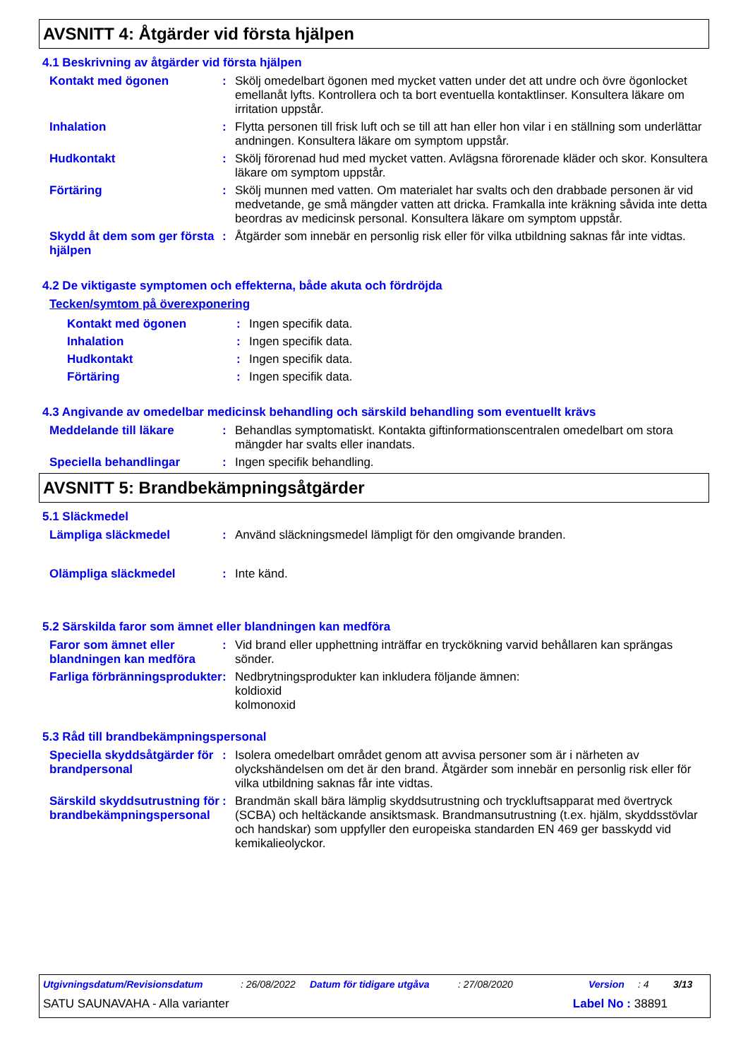AVSNITT 4: Åtgärder vid första hjälpen
4.1 Beskrivning av åtgärder vid första hjälpen
Kontakt med ögonen : Skölj omedelbart ögonen med mycket vatten under det att undre och övre ögonlocket emellanåt lyfts. Kontrollera och ta bort eventuella kontaktlinser. Konsultera läkare om irritation uppstår.
Inhalation : Flytta personen till frisk luft och se till att han eller hon vilar i en ställning som underlättar andningen. Konsultera läkare om symptom uppstår.
Hudkontakt : Skölj förorenad hud med mycket vatten. Avlägsna förorenade kläder och skor. Konsultera läkare om symptom uppstår.
Förtäring : Skölj munnen med vatten. Om materialet har svalts och den drabbade personen är vid medvetande, ge små mängder vatten att dricka. Framkalla inte kräkning såvida inte detta beordras av medicinsk personal. Konsultera läkare om symptom uppstår.
Skydd åt dem som ger första hjälpen
: Åtgärder som innebär en personlig risk eller för vilka utbildning saknas får inte vidtas.
4.2 De viktigaste symptomen och effekterna, både akuta och fördröjda
Tecken/symtom på överexponering
Kontakt med ögonen : Ingen specifik data.
Inhalation : Ingen specifik data.
Hudkontakt : Ingen specifik data.
Förtäring : Ingen specifik data.
4.3 Angivande av omedelbar medicinsk behandling och särskild behandling som eventuellt krävs
Meddelande till läkare : Behandlas symptomatiskt. Kontakta giftinformationscentralen omedelbart om stora mängder har svalts eller inandats.
Speciella behandlingar : Ingen specifik behandling.
AVSNITT 5: Brandbekämpningsåtgärder
5.1 Släckmedel
Lämpliga släckmedel : Använd släckningsmedel lämpligt för den omgivande branden.
Olämpliga släckmedel : Inte känd.
5.2 Särskilda faror som ämnet eller blandningen kan medföra
Faror som ämnet eller blandningen kan medföra
: Vid brand eller upphettning inträffar en tryckökning varvid behållaren kan sprängas sönder.
Farliga förbränningsprodukter
: Nedbrytningsprodukter kan inkludera följande ämnen:
koldioxid
kolmonoxid
5.3 Råd till brandbekämpningspersonal
Speciella skyddsåtgärder för brandpersonal
: Isolera omedelbart området genom att avvisa personer som är i närheten av olyckshändelsen om det är den brand. Åtgärder som innebär en personlig risk eller för vilka utbildning saknas får inte vidtas.
Särskild skyddsutrustning för brandbekämpningspersonal
: Brandmän skall bära lämplig skyddsutrustning och tryckluftsapparat med övertryck (SCBA) och heltäckande ansiktsmask. Brandmansutrustning (t.ex. hjälm, skyddsstövlar och handskar) som uppfyller den europeiska standarden EN 469 ger basskydd vid kemikalieolyckor.
Utgivningsdatum/Revisionsdatum: 26/08/2022 Datum för tidigare utgåva: 27/08/2020 Version: 4 3/13
SATU SAUNAVAHA - Alla varianter Label No : 38891